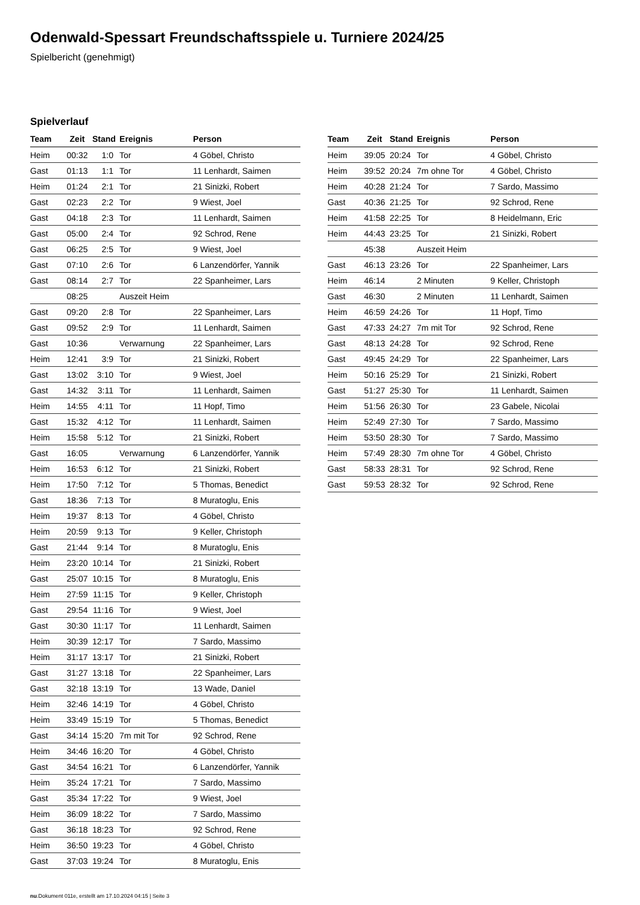Odenwald-Spessart Freundschaftsspiele u. Turniere 2024/25
Spielbericht (genehmigt)
Spielverlauf
| Team | Zeit | Stand | Ereignis | Person |
| --- | --- | --- | --- | --- |
| Heim | 00:32 | 1:0 | Tor | 4 Göbel, Christo |
| Gast | 01:13 | 1:1 | Tor | 11 Lenhardt, Saimen |
| Heim | 01:24 | 2:1 | Tor | 21 Sinizki, Robert |
| Gast | 02:23 | 2:2 | Tor | 9 Wiest, Joel |
| Gast | 04:18 | 2:3 | Tor | 11 Lenhardt, Saimen |
| Gast | 05:00 | 2:4 | Tor | 92 Schrod, Rene |
| Gast | 06:25 | 2:5 | Tor | 9 Wiest, Joel |
| Gast | 07:10 | 2:6 | Tor | 6 Lanzendörfer, Yannik |
| Gast | 08:14 | 2:7 | Tor | 22 Spanheimer, Lars |
| | 08:25 | | Auszeit Heim | |
| Gast | 09:20 | 2:8 | Tor | 22 Spanheimer, Lars |
| Gast | 09:52 | 2:9 | Tor | 11 Lenhardt, Saimen |
| Gast | 10:36 | | Verwarnung | 22 Spanheimer, Lars |
| Heim | 12:41 | 3:9 | Tor | 21 Sinizki, Robert |
| Gast | 13:02 | 3:10 | Tor | 9 Wiest, Joel |
| Gast | 14:32 | 3:11 | Tor | 11 Lenhardt, Saimen |
| Heim | 14:55 | 4:11 | Tor | 11 Hopf, Timo |
| Gast | 15:32 | 4:12 | Tor | 11 Lenhardt, Saimen |
| Heim | 15:58 | 5:12 | Tor | 21 Sinizki, Robert |
| Gast | 16:05 | | Verwarnung | 6 Lanzendörfer, Yannik |
| Heim | 16:53 | 6:12 | Tor | 21 Sinizki, Robert |
| Heim | 17:50 | 7:12 | Tor | 5 Thomas, Benedict |
| Gast | 18:36 | 7:13 | Tor | 8 Muratoglu, Enis |
| Heim | 19:37 | 8:13 | Tor | 4 Göbel, Christo |
| Heim | 20:59 | 9:13 | Tor | 9 Keller, Christoph |
| Gast | 21:44 | 9:14 | Tor | 8 Muratoglu, Enis |
| Heim | 23:20 | 10:14 | Tor | 21 Sinizki, Robert |
| Gast | 25:07 | 10:15 | Tor | 8 Muratoglu, Enis |
| Heim | 27:59 | 11:15 | Tor | 9 Keller, Christoph |
| Gast | 29:54 | 11:16 | Tor | 9 Wiest, Joel |
| Gast | 30:30 | 11:17 | Tor | 11 Lenhardt, Saimen |
| Heim | 30:39 | 12:17 | Tor | 7 Sardo, Massimo |
| Heim | 31:17 | 13:17 | Tor | 21 Sinizki, Robert |
| Gast | 31:27 | 13:18 | Tor | 22 Spanheimer, Lars |
| Gast | 32:18 | 13:19 | Tor | 13 Wade, Daniel |
| Heim | 32:46 | 14:19 | Tor | 4 Göbel, Christo |
| Heim | 33:49 | 15:19 | Tor | 5 Thomas, Benedict |
| Gast | 34:14 | 15:20 | 7m mit Tor | 92 Schrod, Rene |
| Heim | 34:46 | 16:20 | Tor | 4 Göbel, Christo |
| Gast | 34:54 | 16:21 | Tor | 6 Lanzendörfer, Yannik |
| Heim | 35:24 | 17:21 | Tor | 7 Sardo, Massimo |
| Gast | 35:34 | 17:22 | Tor | 9 Wiest, Joel |
| Heim | 36:09 | 18:22 | Tor | 7 Sardo, Massimo |
| Gast | 36:18 | 18:23 | Tor | 92 Schrod, Rene |
| Heim | 36:50 | 19:23 | Tor | 4 Göbel, Christo |
| Gast | 37:03 | 19:24 | Tor | 8 Muratoglu, Enis |
| Team | Zeit | Stand | Ereignis | Person |
| --- | --- | --- | --- | --- |
| Heim | 39:05 | 20:24 | Tor | 4 Göbel, Christo |
| Heim | 39:52 | 20:24 | 7m ohne Tor | 4 Göbel, Christo |
| Heim | 40:28 | 21:24 | Tor | 7 Sardo, Massimo |
| Gast | 40:36 | 21:25 | Tor | 92 Schrod, Rene |
| Heim | 41:58 | 22:25 | Tor | 8 Heidelmann, Eric |
| Heim | 44:43 | 23:25 | Tor | 21 Sinizki, Robert |
| | 45:38 | | Auszeit Heim | |
| Gast | 46:13 | 23:26 | Tor | 22 Spanheimer, Lars |
| Heim | 46:14 | | 2 Minuten | 9 Keller, Christoph |
| Gast | 46:30 | | 2 Minuten | 11 Lenhardt, Saimen |
| Heim | 46:59 | 24:26 | Tor | 11 Hopf, Timo |
| Gast | 47:33 | 24:27 | 7m mit Tor | 92 Schrod, Rene |
| Gast | 48:13 | 24:28 | Tor | 92 Schrod, Rene |
| Gast | 49:45 | 24:29 | Tor | 22 Spanheimer, Lars |
| Heim | 50:16 | 25:29 | Tor | 21 Sinizki, Robert |
| Gast | 51:27 | 25:30 | Tor | 11 Lenhardt, Saimen |
| Heim | 51:56 | 26:30 | Tor | 23 Gabele, Nicolai |
| Heim | 52:49 | 27:30 | Tor | 7 Sardo, Massimo |
| Heim | 53:50 | 28:30 | Tor | 7 Sardo, Massimo |
| Heim | 57:49 | 28:30 | 7m ohne Tor | 4 Göbel, Christo |
| Gast | 58:33 | 28:31 | Tor | 92 Schrod, Rene |
| Gast | 59:53 | 28:32 | Tor | 92 Schrod, Rene |
nu.Dokument 011e, erstellt am 17.10.2024 04:15 | Seite 3